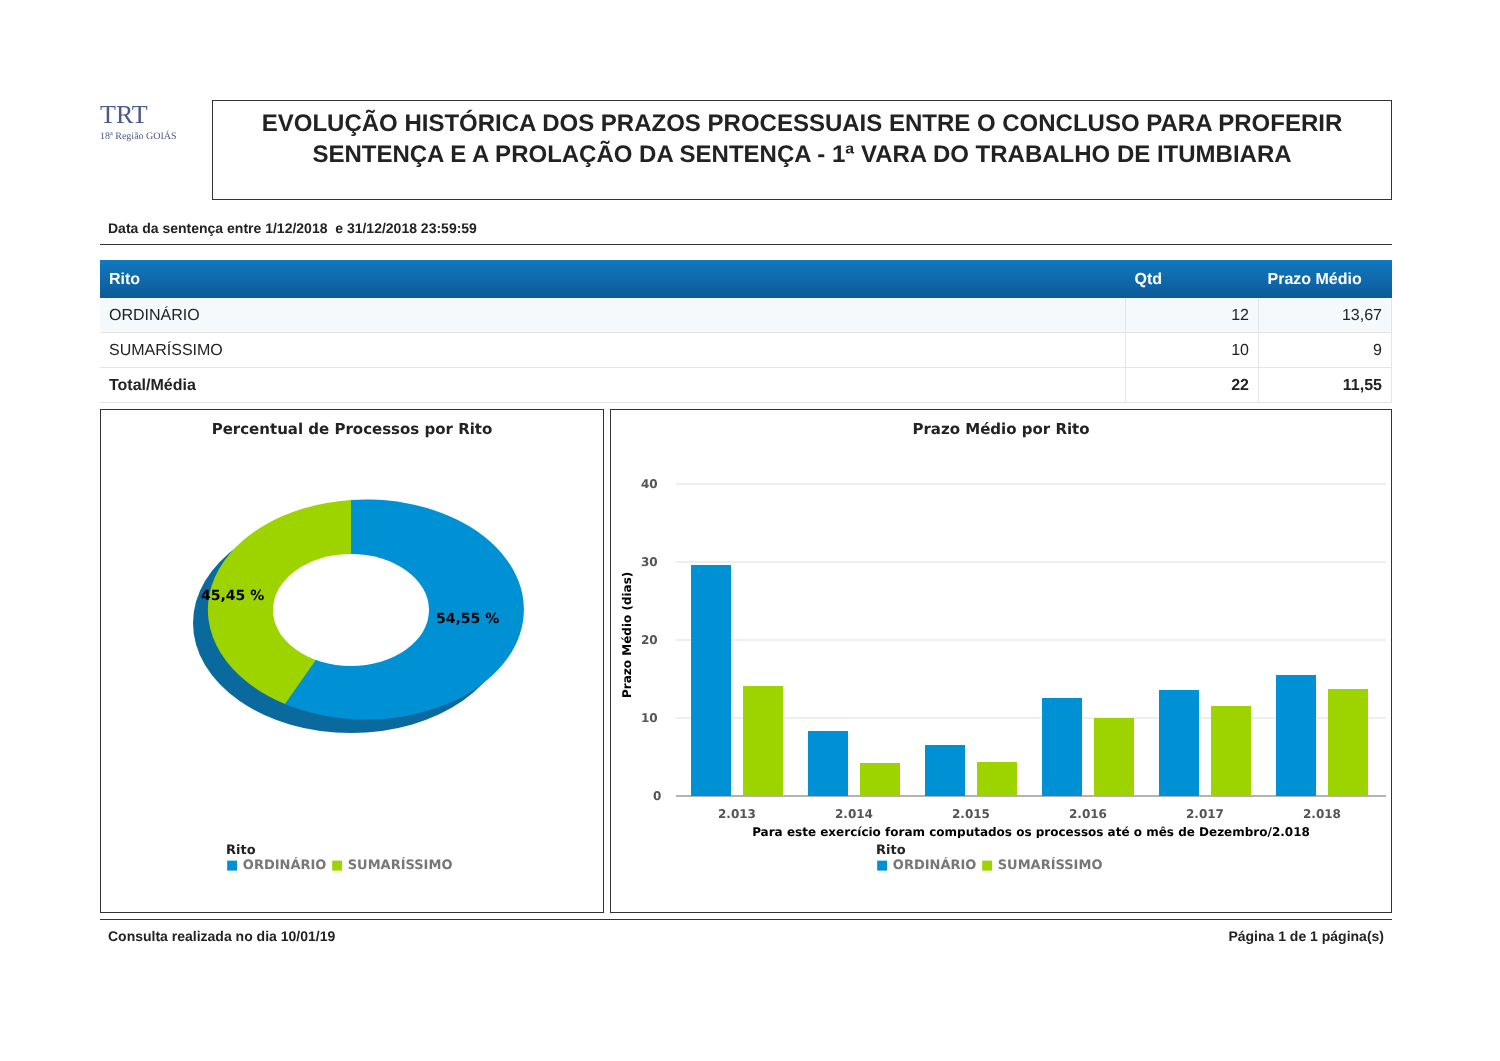TRT
18ª Região GOIÁS
EVOLUÇÃO HISTÓRICA DOS PRAZOS PROCESSUAIS ENTRE O CONCLUSO PARA PROFERIR SENTENÇA E A PROLAÇÃO DA SENTENÇA - 1ª VARA DO TRABALHO DE ITUMBIARA
Data da sentença entre 1/12/2018 e 31/12/2018 23:59:59
| Rito | Qtd | Prazo Médio |
| --- | --- | --- |
| ORDINÁRIO | 12 | 13,67 |
| SUMARÍSSIMO | 10 | 9 |
| Total/Média | 22 | 11,55 |
Percentual de Processos por Rito
45,45 %
54,55 %
Rito
■ ORDINÁRIO ■ SUMARÍSSIMO
Prazo Médio por Rito
Prazo Médio (dias)
40
30
20
10
0
2.013
2.014
2.015
2.016
2.017
2.018
Para este exercício foram computados os processos até o mês de Dezembro/2.018
Rito
■ ORDINÁRIO ■ SUMARÍSSIMO
Consulta realizada no dia 10/01/19 Página 1 de 1 página(s)